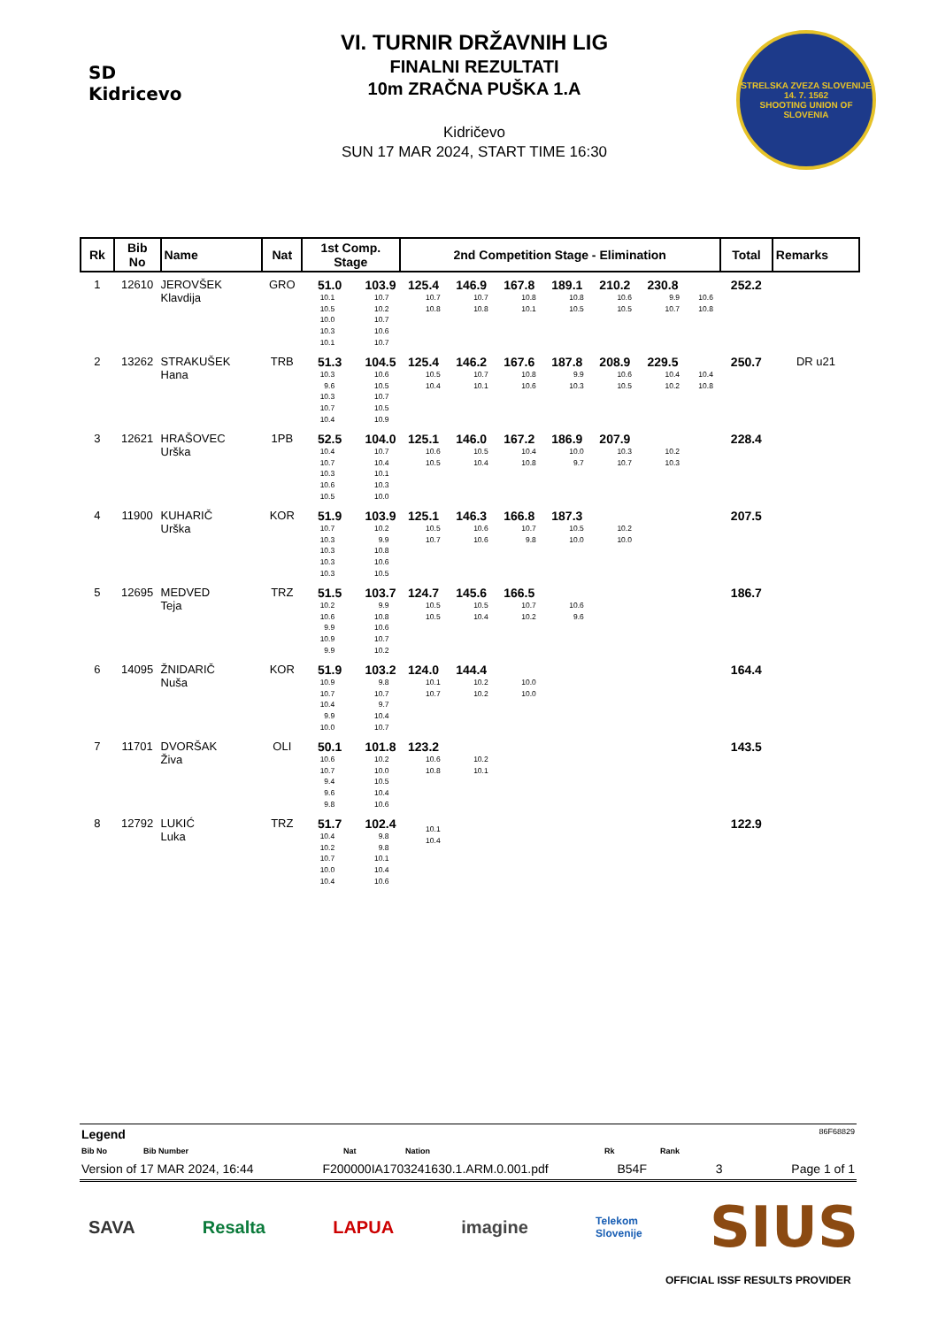SD Kidricevo
VI. TURNIR DRŽAVNIH LIG
FINALNI REZULTATI
10m ZRAČNA PUŠKA 1.A
Kidričevo
SUN 17 MAR 2024, START TIME 16:30
STRELSKA ZVEZA SLOVENIJE
14. 7. 1562
SHOOTING UNION OF SLOVENIA
| Rk | Bib No | Name | Nat | 1st Comp. Stage | | 2nd Competition Stage - Elimination | | | | | | | Total | Remarks |
| --- | --- | --- | --- | --- | --- | --- | --- | --- | --- | --- | --- | --- | --- | --- |
| 1 | 12610 | JEROVŠEK Klavdija | GRO | 51.0 10.1 10.5 10.0 10.3 10.1 | 103.9 10.7 10.2 10.7 10.6 10.7 | 125.4 10.7 10.8 | 146.9 10.7 10.8 | 167.8 10.8 10.1 | 189.1 10.8 10.5 | 210.2 10.6 10.5 | 230.8 9.9 10.7 | 10.6 10.8 | 252.2 | |
| 2 | 13262 | STRAKUŠEK Hana | TRB | 51.3 10.3 9.6 10.3 10.7 10.4 | 104.5 10.6 10.5 10.7 10.5 10.9 | 125.4 10.5 10.4 | 146.2 10.7 10.1 | 167.6 10.8 10.6 | 187.8 9.9 10.3 | 208.9 10.6 10.5 | 229.5 10.4 10.2 | 10.4 10.8 | 250.7 | DR u21 |
| 3 | 12621 | HRAŠOVEC Urška | 1PB | 52.5 10.4 10.7 10.3 10.6 10.5 | 104.0 10.7 10.4 10.1 10.3 10.0 | 125.1 10.6 10.5 | 146.0 10.5 10.4 | 167.2 10.4 10.8 | 186.9 10.0 9.7 | 207.9 10.3 10.7 | 10.2 10.3 | | 228.4 | |
| 4 | 11900 | KUHARIČ Urška | KOR | 51.9 10.7 10.3 10.3 10.3 10.3 | 103.9 10.2 9.9 10.8 10.6 10.5 | 125.1 10.5 10.7 | 146.3 10.6 10.6 | 166.8 10.7 9.8 | 187.3 10.5 10.0 | 10.2 10.0 | | | 207.5 | |
| 5 | 12695 | MEDVED Teja | TRZ | 51.5 10.2 10.6 9.9 10.9 9.9 | 103.7 9.9 10.8 10.6 10.7 10.2 | 124.7 10.5 10.5 | 145.6 10.5 10.4 | 166.5 10.7 10.2 | 10.6 9.6 | | | | 186.7 | |
| 6 | 14095 | ŽNIDARIČ Nuša | KOR | 51.9 10.9 10.7 10.4 9.9 10.0 | 103.2 9.8 10.7 9.7 10.4 10.7 | 124.0 10.1 10.7 | 144.4 10.2 10.2 | 10.0 10.0 | | | | | 164.4 | |
| 7 | 11701 | DVORŠAK Živa | OLI | 50.1 10.6 10.7 9.4 9.6 9.8 | 101.8 10.2 10.0 10.5 10.4 10.6 | 123.2 10.6 10.8 | 10.2 10.1 | | | | | | 143.5 | |
| 8 | 12792 | LUKIĆ Luka | TRZ | 51.7 10.4 10.2 10.7 10.0 10.4 | 102.4 9.8 9.8 10.1 10.4 10.6 | 10.1 10.4 | | | | | | | 122.9 | |
Legend 86F68829
Bib No Bib Number Nat Nation Rk Rank
Version of 17 MAR 2024, 16:44 F200000IA1703241630.1.ARM.0.001.pdf B54F 3 Page 1 of 1
SAVA Resalta LAPUA imagine Telekom
Slovenije SIUS
OFFICIAL ISSF RESULTS PROVIDER